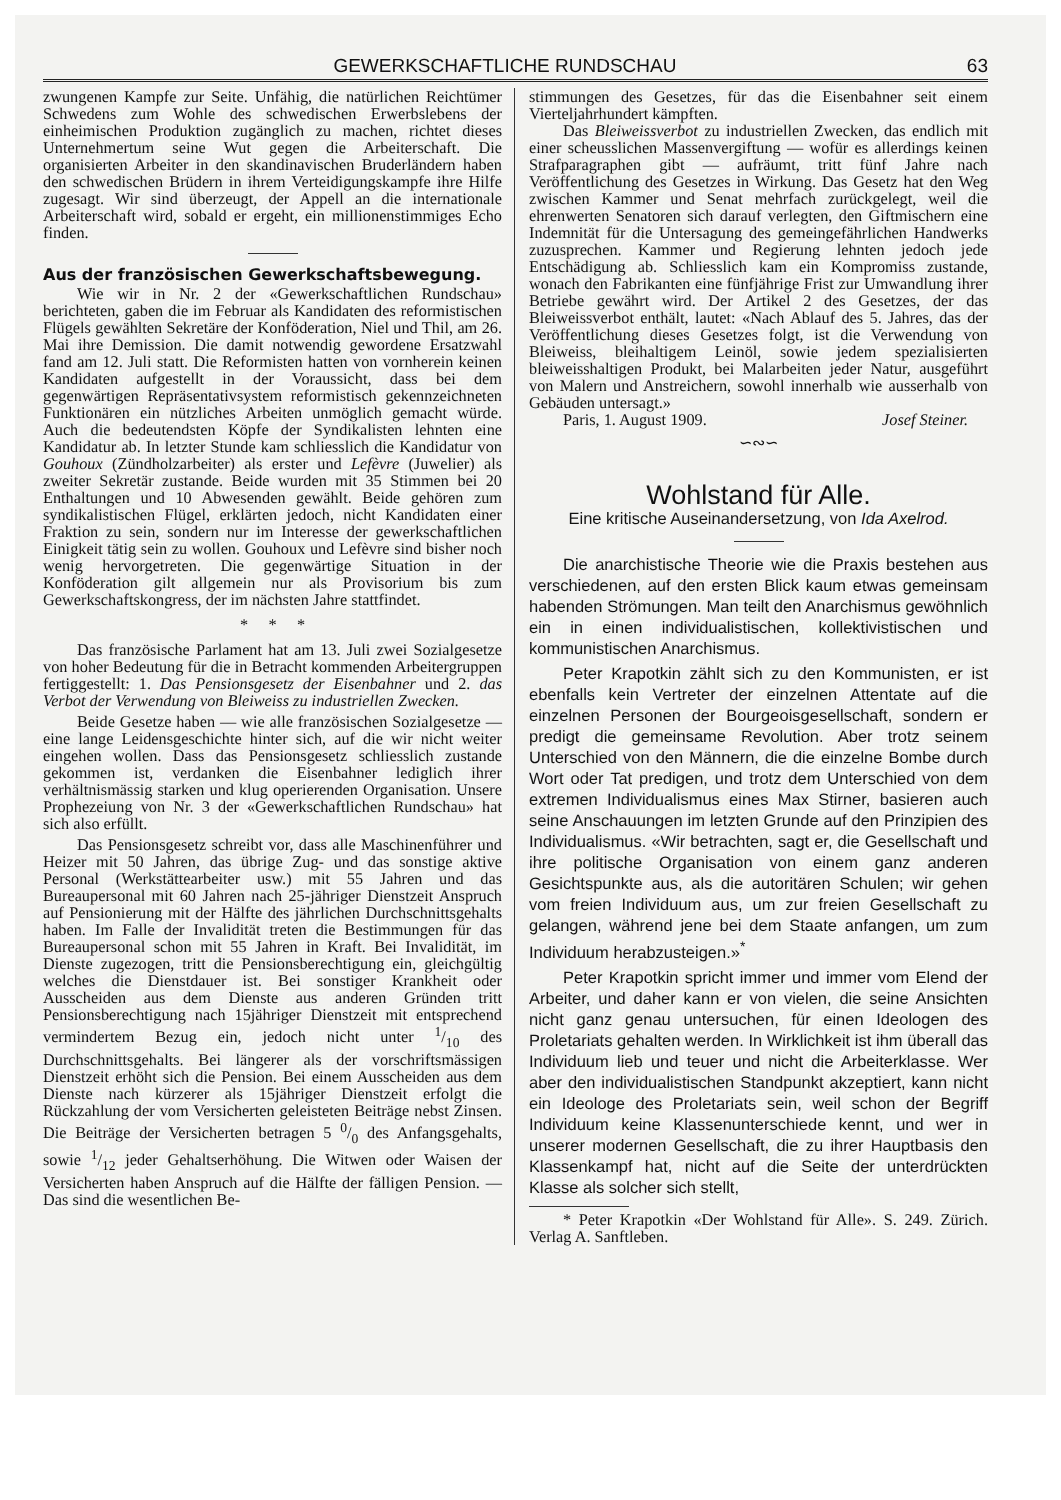GEWERKSCHAFTLICHE RUNDSCHAU 63
zwungenen Kampfe zur Seite. Unfähig, die natürlichen Reichtümer Schwedens zum Wohle des schwedischen Erwerbslebens der einheimischen Produktion zugänglich zu machen, richtet dieses Unternehmertum seine Wut gegen die Arbeiterschaft. Die organisierten Arbeiter in den skandinavischen Bruderländern haben den schwedischen Brüdern in ihrem Verteidigungskampfe ihre Hilfe zugesagt. Wir sind überzeugt, der Appell an die internationale Arbeiterschaft wird, sobald er ergeht, ein millionenstimmiges Echo finden.
Aus der französischen Gewerkschaftsbewegung.
Wie wir in Nr. 2 der «Gewerkschaftlichen Rundschau» berichteten, gaben die im Februar als Kandidaten des reformistischen Flügels gewählten Sekretäre der Konföderation, Niel und Thil, am 26. Mai ihre Demission. Die damit notwendig gewordene Ersatzwahl fand am 12. Juli statt. Die Reformisten hatten von vornherein keinen Kandidaten aufgestellt in der Voraussicht, dass bei dem gegenwärtigen Repräsentativsystem reformistisch gekennzeichneten Funktionären ein nützliches Arbeiten unmöglich gemacht würde. Auch die bedeutendsten Köpfe der Syndikalisten lehnten eine Kandidatur ab. In letzter Stunde kam schliesslich die Kandidatur von Gouhoux (Zündholzarbeiter) als erster und Lefèvre (Juwelier) als zweiter Sekretär zustande. Beide wurden mit 35 Stimmen bei 20 Enthaltungen und 10 Abwesenden gewählt. Beide gehören zum syndikalistischen Flügel, erklärten jedoch, nicht Kandidaten einer Fraktion zu sein, sondern nur im Interesse der gewerkschaftlichen Einigkeit tätig sein zu wollen. Gouhoux und Lefèvre sind bisher noch wenig hervorgetreten. Die gegenwärtige Situation in der Konföderation gilt allgemein nur als Provisorium bis zum Gewerkschaftskongress, der im nächsten Jahre stattfindet.
* * *
Das französische Parlament hat am 13. Juli zwei Sozialgesetze von hoher Bedeutung für die in Betracht kommenden Arbeitergruppen fertiggestellt: 1. Das Pensionsgesetz der Eisenbahner und 2. das Verbot der Verwendung von Bleiweiss zu industriellen Zwecken.
Beide Gesetze haben — wie alle französischen Sozialgesetze — eine lange Leidensgeschichte hinter sich, auf die wir nicht weiter eingehen wollen. Dass das Pensionsgesetz schliesslich zustande gekommen ist, verdanken die Eisenbahner lediglich ihrer verhältnismässig starken und klug operierenden Organisation. Unsere Prophezeiung von Nr. 3 der «Gewerkschaftlichen Rundschau» hat sich also erfüllt.
Das Pensionsgesetz schreibt vor, dass alle Maschinenführer und Heizer mit 50 Jahren, das übrige Zug- und das sonstige aktive Personal (Werkstättearbeiter usw.) mit 55 Jahren und das Bureaupersonal mit 60 Jahren nach 25-jähriger Dienstzeit Anspruch auf Pensionierung mit der Hälfte des jährlichen Durchschnittsgehalts haben. Im Falle der Invalidität treten die Bestimmungen für das Bureaupersonal schon mit 55 Jahren in Kraft. Bei Invalidität, im Dienste zugezogen, tritt die Pensionsberechtigung ein, gleichgültig welches die Dienstdauer ist. Bei sonstiger Krankheit oder Ausscheiden aus dem Dienste aus anderen Gründen tritt Pensionsberechtigung nach 15jähriger Dienstzeit mit entsprechend vermindertem Bezug ein, jedoch nicht unter 1/10 des Durchschnittsgehalts. Bei längerer als der vorschriftsmässigen Dienstzeit erhöht sich die Pension. Bei einem Ausscheiden aus dem Dienste nach kürzerer als 15jähriger Dienstzeit erfolgt die Rückzahlung der vom Versicherten geleisteten Beiträge nebst Zinsen. Die Beiträge der Versicherten betragen 5 0/0 des Anfangsgehalts, sowie 1/12 jeder Gehaltserhöhung. Die Witwen oder Waisen der Versicherten haben Anspruch auf die Hälfte der fälligen Pension. — Das sind die wesentlichen Be-
stimmungen des Gesetzes, für das die Eisenbahner seit einem Vierteljahrhundert kämpften.
Das Bleiweissverbot zu industriellen Zwecken, das endlich mit einer scheusslichen Massenvergiftung — wofür es allerdings keinen Strafparagraphen gibt — aufräumt, tritt fünf Jahre nach Veröffentlichung des Gesetzes in Wirkung. Das Gesetz hat den Weg zwischen Kammer und Senat mehrfach zurückgelegt, weil die ehrenwerten Senatoren sich darauf verlegten, den Giftmischern eine Indemnität für die Untersagung des gemeingefährlichen Handwerks zuzusprechen. Kammer und Regierung lehnten jedoch jede Entschädigung ab. Schliesslich kam ein Kompromiss zustande, wonach den Fabrikanten eine fünfjährige Frist zur Umwandlung ihrer Betriebe gewährt wird. Der Artikel 2 des Gesetzes, der das Bleiweissverbot enthält, lautet: «Nach Ablauf des 5. Jahres, das der Veröffentlichung dieses Gesetzes folgt, ist die Verwendung von Bleiweiss, bleihaltigem Leinöl, sowie jedem spezialisierten bleiweisshaltigen Produkt, bei Malarbeiten jeder Natur, ausgeführt von Malern und Anstreichern, sowohl innerhalb wie ausserhalb von Gebäuden untersagt.»
Paris, 1. August 1909. Josef Steiner.
∽∾∽
Wohlstand für Alle.
Eine kritische Auseinandersetzung, von Ida Axelrod.
Die anarchistische Theorie wie die Praxis bestehen aus verschiedenen, auf den ersten Blick kaum etwas gemeinsam habenden Strömungen. Man teilt den Anarchismus gewöhnlich ein in einen individualistischen, kollektivistischen und kommunistischen Anarchismus.
Peter Krapotkin zählt sich zu den Kommunisten, er ist ebenfalls kein Vertreter der einzelnen Attentate auf die einzelnen Personen der Bourgeoisgesellschaft, sondern er predigt die gemeinsame Revolution. Aber trotz seinem Unterschied von den Männern, die die einzelne Bombe durch Wort oder Tat predigen, und trotz dem Unterschied von dem extremen Individualismus eines Max Stirner, basieren auch seine Anschauungen im letzten Grunde auf den Prinzipien des Individualismus. «Wir betrachten, sagt er, die Gesellschaft und ihre politische Organisation von einem ganz anderen Gesichtspunkte aus, als die autoritären Schulen; wir gehen vom freien Individuum aus, um zur freien Gesellschaft zu gelangen, während jene bei dem Staate anfangen, um zum Individuum herabzusteigen.»<sup>*</sup>
Peter Krapotkin spricht immer und immer vom Elend der Arbeiter, und daher kann er von vielen, die seine Ansichten nicht ganz genau untersuchen, für einen Ideologen des Proletariats gehalten werden. In Wirklichkeit ist ihm überall das Individuum lieb und teuer und nicht die Arbeiterklasse. Wer aber den individualistischen Standpunkt akzeptiert, kann nicht ein Ideologe des Proletariats sein, weil schon der Begriff Individuum keine Klassenunterschiede kennt, und wer in unserer modernen Gesellschaft, die zu ihrer Hauptbasis den Klassenkampf hat, nicht auf die Seite der unterdrückten Klasse als solcher sich stellt,
* Peter Krapotkin «Der Wohlstand für Alle». S. 249. Zürich. Verlag A. Sanftleben.